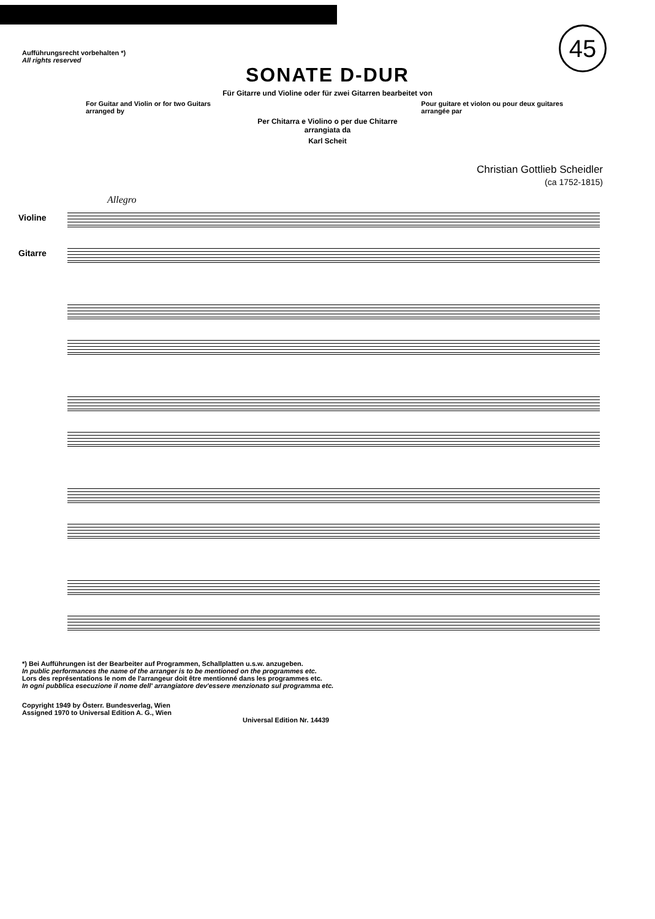45
Aufführungsrecht vorbehalten *)
All rights reserved
SONATE D-DUR
Für Gitarre und Violine oder für zwei Gitarren bearbeitet von
For Guitar and Violin or for two Guitars
arranged by Pour guitare et violon ou pour deux guitares
arrangée par
Per Chitarra e Violino o per due Chitarre
arrangiata da
Karl Scheit
Christian Gottlieb Scheidler
(ca 1752-1815)
Allegro
Violine
Gitarre
*) Bei Aufführungen ist der Bearbeiter auf Programmen, Schallplatten u.s.w. anzugeben.
In public performances the name of the arranger is to be mentioned on the programmes etc.
Lors des représentations le nom de l'arrangeur doit être mentionné dans les programmes etc.
In ogni pubblica esecuzione il nome dell' arrangiatore dev'essere menzionato sul programma etc.
Copyright 1949 by Österr. Bundesverlag, Wien
Assigned 1970 to Universal Edition A. G., Wien
Universal Edition Nr. 14439